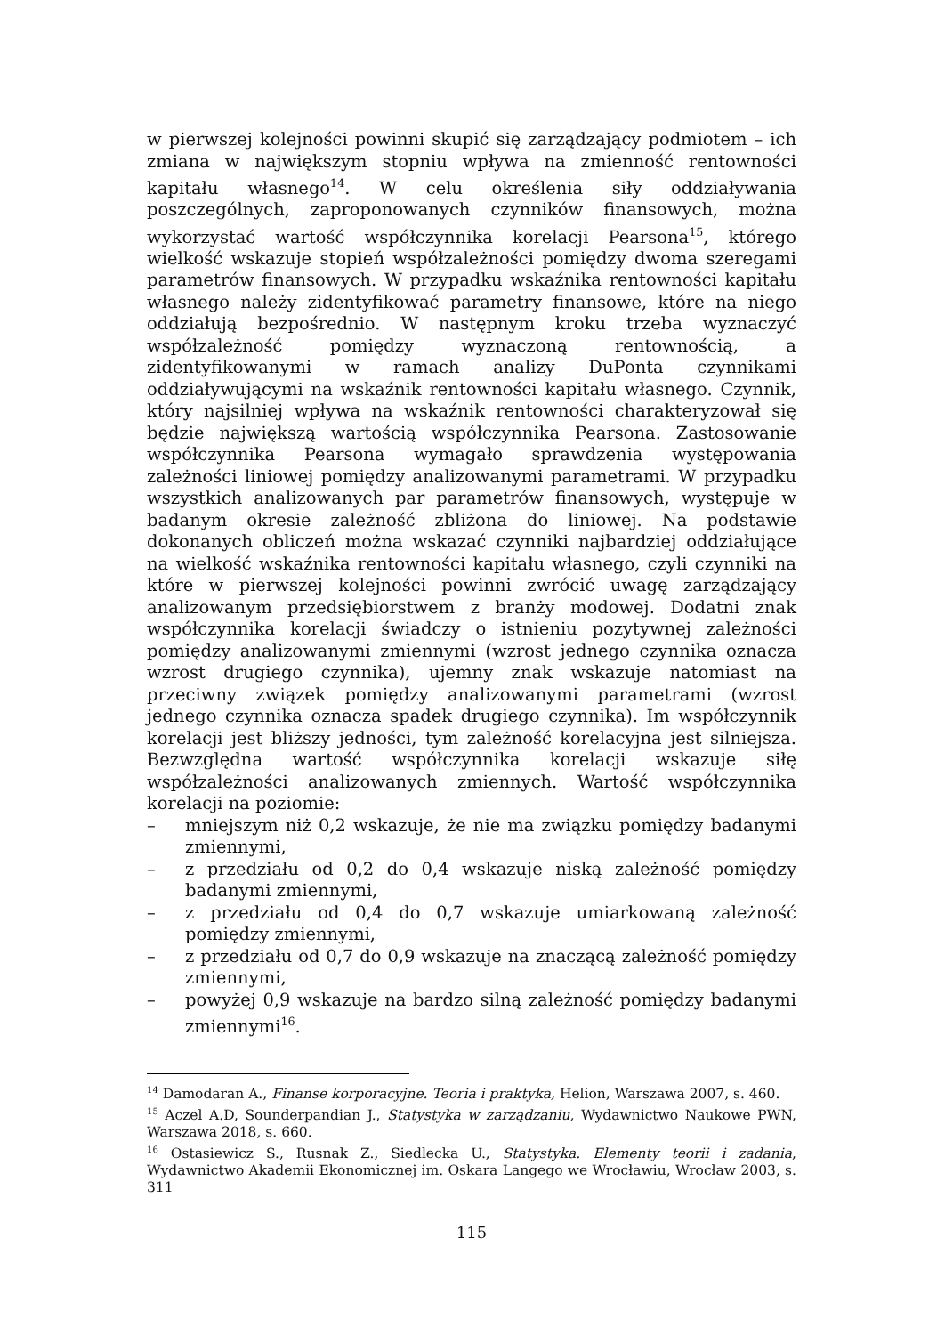w pierwszej kolejności powinni skupić się zarządzający podmiotem – ich zmiana w największym stopniu wpływa na zmienność rentowności kapitału własnego<sup>14</sup>. W celu określenia siły oddziaływania poszczególnych, zaproponowanych czynników finansowych, można wykorzystać wartość współczynnika korelacji Pearsona<sup>15</sup>, którego wielkość wskazuje stopień współzależności pomiędzy dwoma szeregami parametrów finansowych. W przypadku wskaźnika rentowności kapitału własnego należy zidentyfikować parametry finansowe, które na niego oddziałują bezpośrednio. W następnym kroku trzeba wyznaczyć współzależność pomiędzy wyznaczoną rentownością, a zidentyfikowanymi w ramach analizy DuPonta czynnikami oddziaływującymi na wskaźnik rentowności kapitału własnego. Czynnik, który najsilniej wpływa na wskaźnik rentowności charakteryzował się będzie największą wartością współczynnika Pearsona. Zastosowanie współczynnika Pearsona wymagało sprawdzenia występowania zależności liniowej pomiędzy analizowanymi parametrami. W przypadku wszystkich analizowanych par parametrów finansowych, występuje w badanym okresie zależność zbliżona do liniowej. Na podstawie dokonanych obliczeń można wskazać czynniki najbardziej oddziałujące na wielkość wskaźnika rentowności kapitału własnego, czyli czynniki na które w pierwszej kolejności powinni zwrócić uwagę zarządzający analizowanym przedsiębiorstwem z branży modowej. Dodatni znak współczynnika korelacji świadczy o istnieniu pozytywnej zależności pomiędzy analizowanymi zmiennymi (wzrost jednego czynnika oznacza wzrost drugiego czynnika), ujemny znak wskazuje natomiast na przeciwny związek pomiędzy analizowanymi parametrami (wzrost jednego czynnika oznacza spadek drugiego czynnika). Im współczynnik korelacji jest bliższy jedności, tym zależność korelacyjna jest silniejsza. Bezwzględna wartość współczynnika korelacji wskazuje siłę współzależności analizowanych zmiennych. Wartość współczynnika korelacji na poziomie:
– mniejszym niż 0,2 wskazuje, że nie ma związku pomiędzy badanymi zmiennymi,
– z przedziału od 0,2 do 0,4 wskazuje niską zależność pomiędzy badanymi zmiennymi,
– z przedziału od 0,4 do 0,7 wskazuje umiarkowaną zależność pomiędzy zmiennymi,
– z przedziału od 0,7 do 0,9 wskazuje na znaczącą zależność pomiędzy zmiennymi,
– powyżej 0,9 wskazuje na bardzo silną zależność pomiędzy badanymi zmiennymi<sup>16</sup>.
<sup>14</sup> Damodaran A., Finanse korporacyjne. Teoria i praktyka, Helion, Warszawa 2007, s. 460.
<sup>15</sup> Aczel A.D, Sounderpandian J., Statystyka w zarządzaniu, Wydawnictwo Naukowe PWN, Warszawa 2018, s. 660.
<sup>16</sup> Ostasiewicz S., Rusnak Z., Siedlecka U., Statystyka. Elementy teorii i zadania, Wydawnictwo Akademii Ekonomicznej im. Oskara Langego we Wrocławiu, Wrocław 2003, s. 311
115